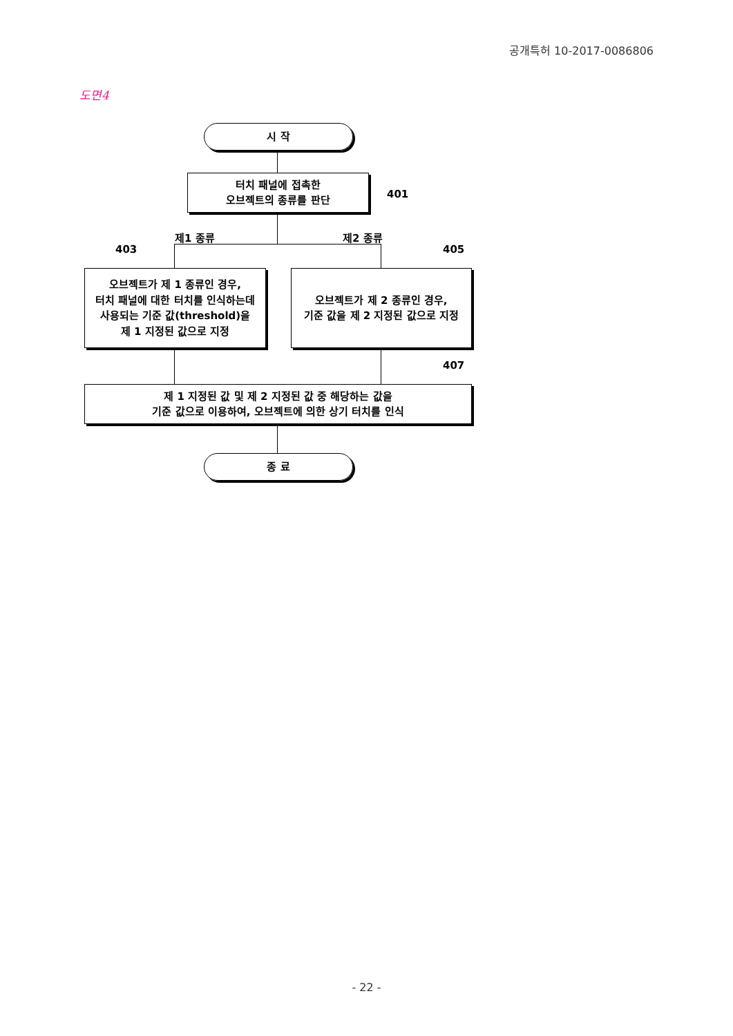공개특허 10-2017-0086806
도면4
시 작
터치 패널에 접촉한
오브젝트의 종류를 판단
401
제1 종류 제2 종류
403 405
오브젝트가 제 1 종류인 경우,
터치 패널에 대한 터치를 인식하는데
사용되는 기준 값(threshold)을
제 1 지정된 값으로 지정
오브젝트가 제 2 종류인 경우,
기준 값을 제 2 지정된 값으로 지정
407
제 1 지정된 값 및 제 2 지정된 값 중 해당하는 값을
기준 값으로 이용하여, 오브젝트에 의한 상기 터치를 인식
종 료
- 22 -